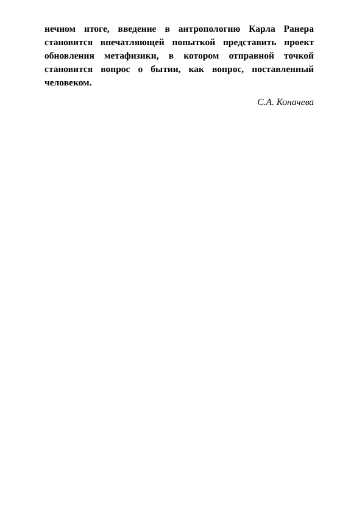нечном итоге, введение в антропологию Карла Ранера становится впечатляющей попыткой представить проект обновления метафизики, в котором отправной точкой становится вопрос о бытии, как вопрос, поставленный человеком.
С.А. Коначева